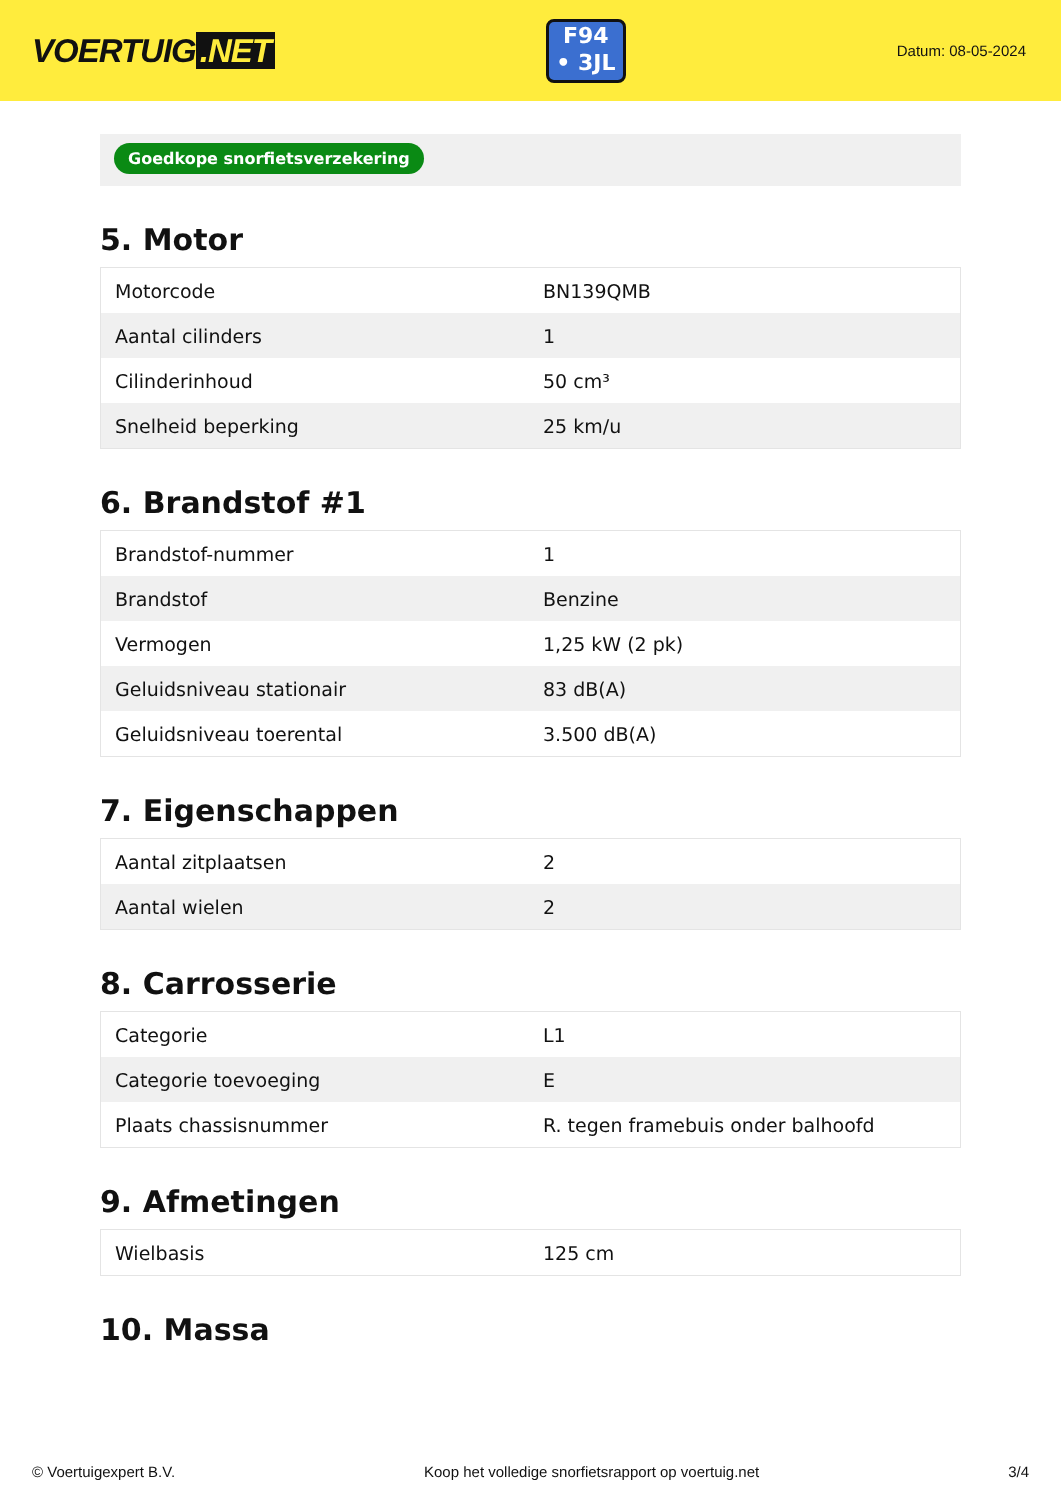VOERTUIG.NET
F94
• 3JL
Datum: 08-05-2024
Goedkope snorfietsverzekering
5. Motor
| Motorcode | BN139QMB |
| Aantal cilinders | 1 |
| Cilinderinhoud | 50 cm³ |
| Snelheid beperking | 25 km/u |
6. Brandstof #1
| Brandstof-nummer | 1 |
| Brandstof | Benzine |
| Vermogen | 1,25 kW (2 pk) |
| Geluidsniveau stationair | 83 dB(A) |
| Geluidsniveau toerental | 3.500 dB(A) |
7. Eigenschappen
| Aantal zitplaatsen | 2 |
| Aantal wielen | 2 |
8. Carrosserie
| Categorie | L1 |
| Categorie toevoeging | E |
| Plaats chassisnummer | R. tegen framebuis onder balhoofd |
9. Afmetingen
| Wielbasis | 125 cm |
10. Massa
© Voertuigexpert B.V. Koop het volledige snorfietsrapport op voertuig.net 3/4